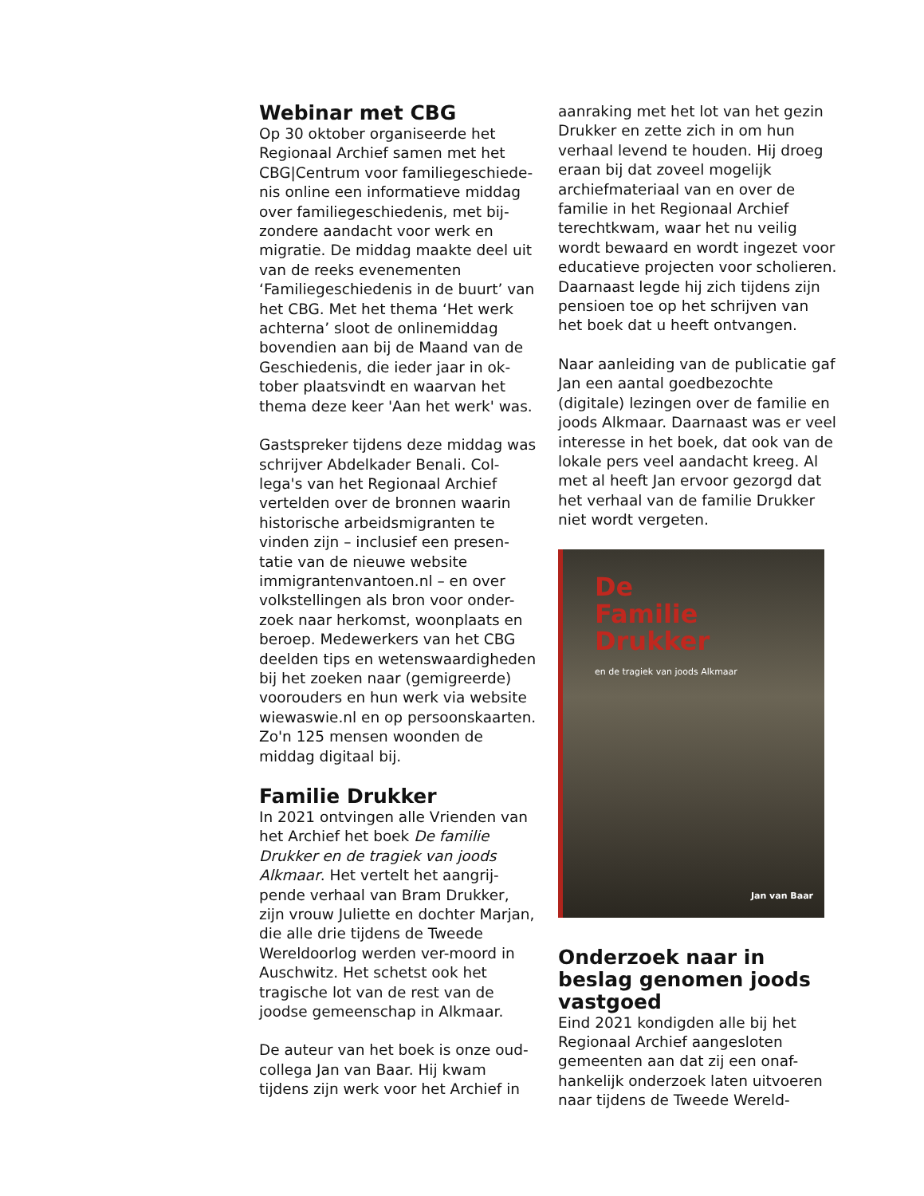Webinar met CBG
Op 30 oktober organiseerde het Regionaal Archief samen met het CBG|Centrum voor familiegeschiede-nis online een informatieve middag over familiegeschiedenis, met bij-zondere aandacht voor werk en migratie. De middag maakte deel uit van de reeks evenementen ‘Familiegeschiedenis in de buurt’ van het CBG. Met het thema ‘Het werk achterna’ sloot de onlinemiddag bovendien aan bij de Maand van de Geschiedenis, die ieder jaar in ok-tober plaatsvindt en waarvan het thema deze keer 'Aan het werk' was.
Gastspreker tijdens deze middag was schrijver Abdelkader Benali. Col-lega's van het Regionaal Archief vertelden over de bronnen waarin historische arbeidsmigranten te vinden zijn – inclusief een presen-tatie van de nieuwe website immigrantenvantoen.nl – en over volkstellingen als bron voor onder-zoek naar herkomst, woonplaats en beroep. Medewerkers van het CBG deelden tips en wetenswaardigheden bij het zoeken naar (gemigreerde) voorouders en hun werk via website wiewaswie.nl en op persoonskaarten. Zo'n 125 mensen woonden de middag digitaal bij.
Familie Drukker
In 2021 ontvingen alle Vrienden van het Archief het boek De familie Drukker en de tragiek van joods Alkmaar. Het vertelt het aangrij-pende verhaal van Bram Drukker, zijn vrouw Juliette en dochter Marjan, die alle drie tijdens de Tweede Wereldoorlog werden ver-moord in Auschwitz. Het schetst ook het tragische lot van de rest van de joodse gemeenschap in Alkmaar.
De auteur van het boek is onze oud-collega Jan van Baar. Hij kwam tijdens zijn werk voor het Archief in
aanraking met het lot van het gezin Drukker en zette zich in om hun verhaal levend te houden. Hij droeg eraan bij dat zoveel mogelijk archiefmateriaal van en over de familie in het Regionaal Archief terechtkwam, waar het nu veilig wordt bewaard en wordt ingezet voor educatieve projecten voor scholieren. Daarnaast legde hij zich tijdens zijn pensioen toe op het schrijven van het boek dat u heeft ontvangen.
Naar aanleiding van de publicatie gaf Jan een aantal goedbezochte (digitale) lezingen over de familie en joods Alkmaar. Daarnaast was er veel interesse in het boek, dat ook van de lokale pers veel aandacht kreeg. Al met al heeft Jan ervoor gezorgd dat het verhaal van de familie Drukker niet wordt vergeten.
De
Familie
Drukker
en de tragiek van joods Alkmaar
Jan van Baar
Onderzoek naar in beslag genomen joods vastgoed
Eind 2021 kondigden alle bij het Regionaal Archief aangesloten gemeenten aan dat zij een onaf-hankelijk onderzoek laten uitvoeren naar tijdens de Tweede Wereld-